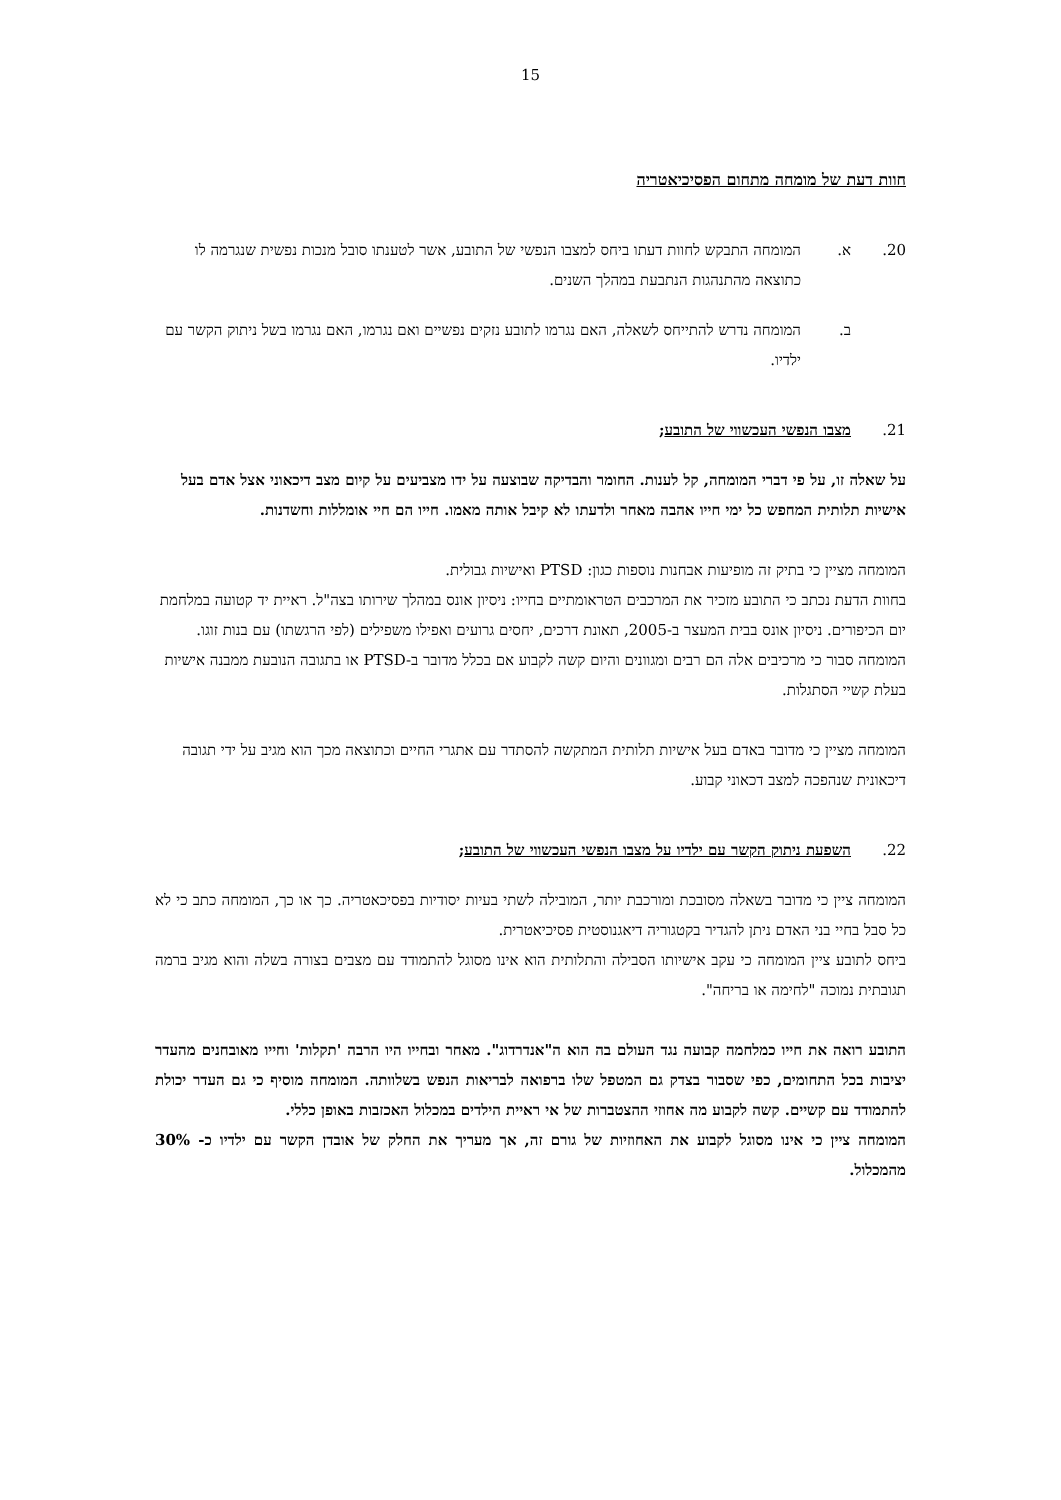15
חוות דעת של מומחה מתחום הפסיכיאטריה
20. א. המומחה התבקש לחוות דעתו ביחס למצבו הנפשי של התובע, אשר לטענתו סובל מנכות נפשית שנגרמה לו כתוצאה מהתנהגות הנתבעת במהלך השנים.
ב. המומחה נדרש להתייחס לשאלה, האם נגרמו לתובע נזקים נפשיים ואם נגרמו, האם נגרמו בשל ניתוק הקשר עם ילדיו.
21. מצבו הנפשי העכשווי של התובע;
על שאלה זו, על פי דברי המומחה, קל לענות. החומר והבדיקה שבוצעה על ידו מצביעים על קיום מצב דיכאוני אצל אדם בעל אישיות תלותית המחפש כל ימי חייו אהבה מאחר ולדעתו לא קיבל אותה מאמו. חייו הם חיי אומללות וחשדנות.
המומחה מציין כי בתיק זה מופיעות אבחנות נוספות כגון: PTSD ואישיות גבולית.
בחוות הדעת נכתב כי התובע מזכיר את המרכבים הטראומתיים בחייו: ניסיון אונס במהלך שירותו בצה"ל. ראיית יד קטועה במלחמת יום הכיפורים. ניסיון אונס בבית המעצר ב-2005, תאונת דרכים, יחסים גרועים ואפילו משפילים (לפי הרגשתו) עם בנות זוגו.
המומחה סבור כי מרכיבים אלה הם רבים ומגוונים והיום קשה לקבוע אם בכלל מדובר ב-PTSD או בתגובה הנובעת ממבנה אישיות בעלת קשיי הסתגלות.
המומחה מציין כי מדובר באדם בעל אישיות תלותית המתקשה להסתדר עם אתגרי החיים וכתוצאה מכך הוא מגיב על ידי תגובה דיכאונית שנהפכה למצב דכאוני קבוע.
22. השפעת ניתוק הקשר עם ילדיו על מצבו הנפשי העכשווי של התובע;
המומחה ציין כי מדובר בשאלה מסובכת ומורכבת יותר, המובילה לשתי בעיות יסודיות בפסיכאטריה. כך או כך, המומחה כתב כי לא כל סבל בחיי בני האדם ניתן להגדיר בקטגוריה דיאגנוסטית פסיכיאטרית.
ביחס לתובע ציין המומחה כי עקב אישיותו הסבילה והתלותית הוא אינו מסוגל להתמודד עם מצבים בצורה בשלה והוא מגיב ברמה תגובתית נמוכה "לחימה או בריחה".
התובע רואה את חייו כמלחמה קבועה נגד העולם בה הוא ה"אנדרדוג". מאחר ובחייו היו הרבה 'תקלות' וחייו מאובחנים מהעדר יציבות בכל התחומים, כפי שסבור בצדק גם המטפל שלו ברפואה לבריאות הנפש בשלוותה. המומחה מוסיף כי גם העדר יכולת להתמודד עם קשיים. קשה לקבוע מה אחוזי ההצטברות של אי ראיית הילדים במכלול האכזבות באופן כללי.
המומחה ציין כי אינו מסוגל לקבוע את האחוזיות של גורם זה, אך מעריך את החלק של אובדן הקשר עם ילדיו כ- 30% מהמכלול.